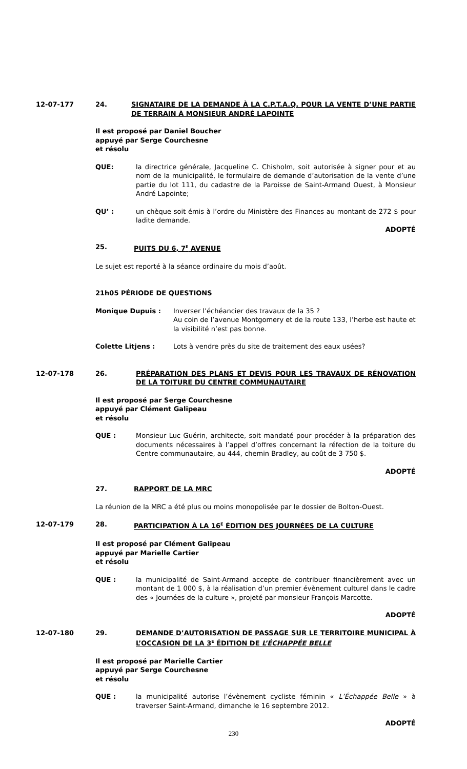12-07-177 24. SIGNATAIRE DE LA DEMANDE À LA C.P.T.A.Q. POUR LA VENTE D’UNE PARTIE DE TERRAIN À MONSIEUR ANDRÉ LAPOINTE
Il est proposé par Daniel Boucher
appuyé par Serge Courchesne
et résolu
QUE: la directrice générale, Jacqueline C. Chisholm, soit autorisée à signer pour et au nom de la municipalité, le formulaire de demande d’autorisation de la vente d’une partie du lot 111, du cadastre de la Paroisse de Saint-Armand Ouest, à Monsieur André Lapointe;
QU’ : un chèque soit émis à l’ordre du Ministère des Finances au montant de 272 $ pour ladite demande.
ADOPTÉ
25. PUITS DU 6, 7<sup>E</sup> AVENUE
Le sujet est reporté à la séance ordinaire du mois d’août.
21h05 PÉRIODE DE QUESTIONS
Monique Dupuis : Inverser l’échéancier des travaux de la 35 ?
Au coin de l’avenue Montgomery et de la route 133, l’herbe est haute et la visibilité n’est pas bonne.
Colette Litjens : Lots à vendre près du site de traitement des eaux usées?
12-07-178 26. PRÉPARATION DES PLANS ET DEVIS POUR LES TRAVAUX DE RÉNOVATION DE LA TOITURE DU CENTRE COMMUNAUTAIRE
Il est proposé par Serge Courchesne
appuyé par Clément Galipeau
et résolu
QUE : Monsieur Luc Guérin, architecte, soit mandaté pour procéder à la préparation des documents nécessaires à l’appel d’offres concernant la réfection de la toiture du Centre communautaire, au 444, chemin Bradley, au coût de 3 750 $.
ADOPTÉ
27. RAPPORT DE LA MRC
La réunion de la MRC a été plus ou moins monopolisée par le dossier de Bolton-Ouest.
12-07-179 28. PARTICIPATION À LA 16<sup>E</sup> ÉDITION DES JOURNÉES DE LA CULTURE
Il est proposé par Clément Galipeau
appuyé par Marielle Cartier
et résolu
QUE : la municipalité de Saint-Armand accepte de contribuer financièrement avec un montant de 1 000 $, à la réalisation d’un premier évènement culturel dans le cadre des « Journées de la culture », projeté par monsieur François Marcotte.
ADOPTÉ
12-07-180 29. DEMANDE D’AUTORISATION DE PASSAGE SUR LE TERRITOIRE MUNICIPAL À L’OCCASION DE LA 3<sup>E</sup> ÉDITION DE L’ÉCHAPPÉE BELLE
Il est proposé par Marielle Cartier
appuyé par Serge Courchesne
et résolu
QUE : la municipalité autorise l’évènement cycliste féminin « L’Échappée Belle » à traverser Saint-Armand, dimanche le 16 septembre 2012.
ADOPTÉ
230